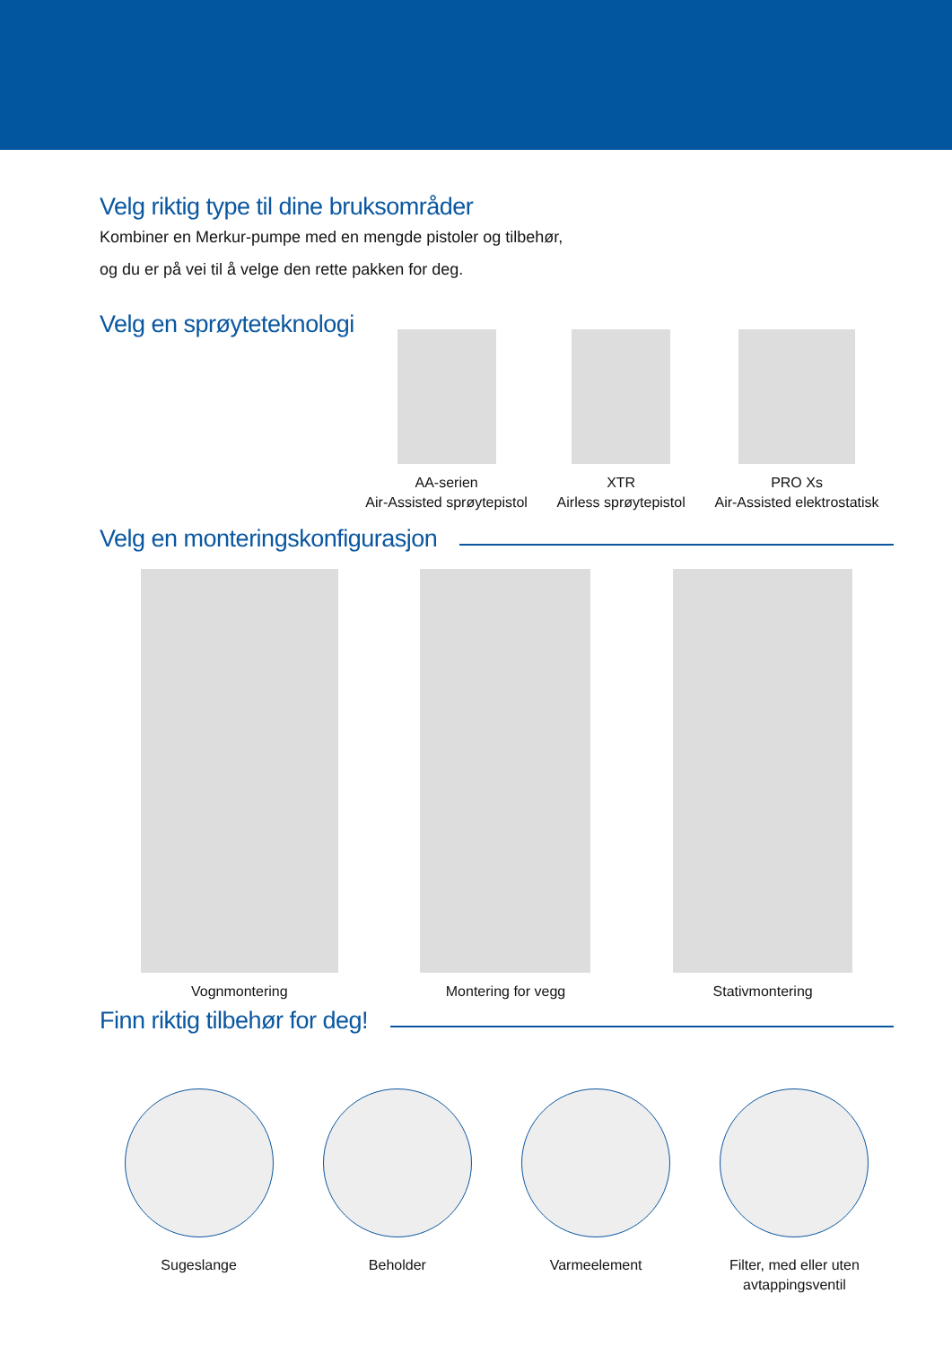Velg riktig type til dine bruksområder
Kombiner en Merkur-pumpe med en mengde pistoler og tilbehør,
og du er på vei til å velge den rette pakken for deg.
Velg en sprøyteteknologi
AA-serien
Air-Assisted sprøytepistol
XTR
Airless sprøytepistol
PRO Xs
Air-Assisted elektrostatisk
Velg en monteringskonfigurasjon
Vognmontering Montering for vegg Stativmontering
Finn riktig tilbehør for deg!
Sugeslange Beholder Varmeelement Filter, med eller uten
avtappingsventil